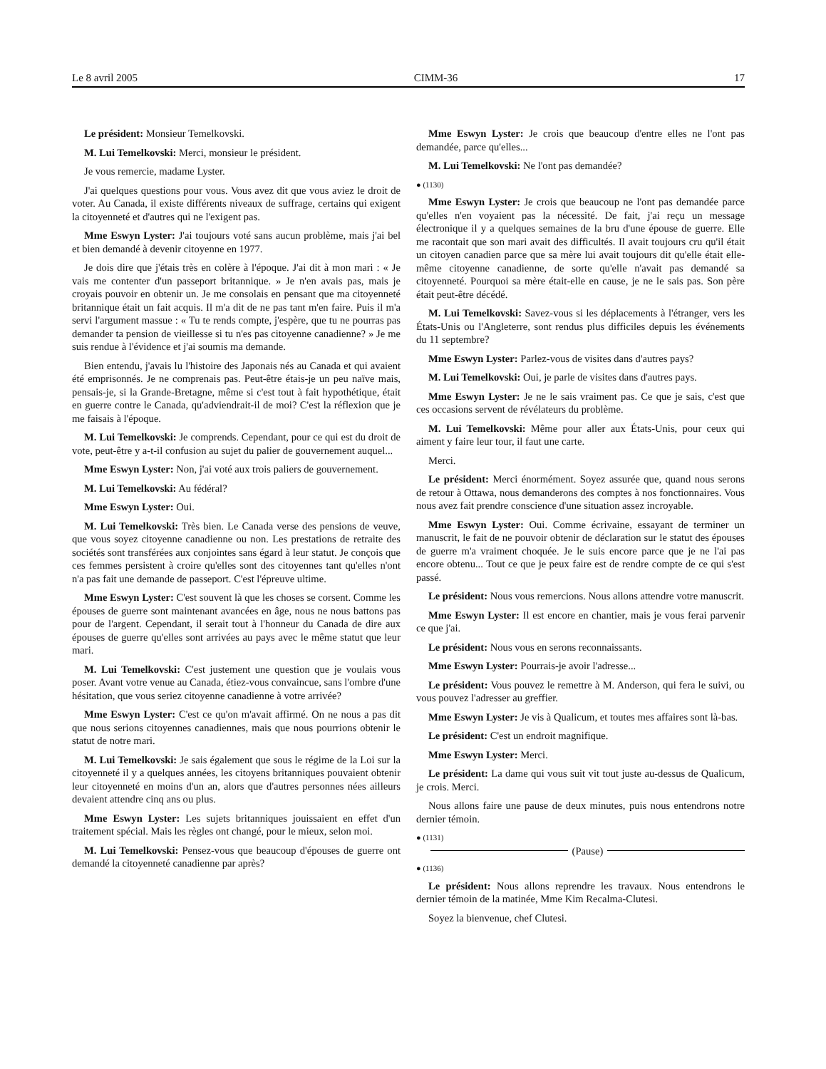Le 8 avril 2005 CIMM-36 17
Le président: Monsieur Temelkovski.
M. Lui Temelkovski: Merci, monsieur le président.
Je vous remercie, madame Lyster.
J'ai quelques questions pour vous. Vous avez dit que vous aviez le droit de voter. Au Canada, il existe différents niveaux de suffrage, certains qui exigent la citoyenneté et d'autres qui ne l'exigent pas.
Mme Eswyn Lyster: J'ai toujours voté sans aucun problème, mais j'ai bel et bien demandé à devenir citoyenne en 1977.
Je dois dire que j'étais très en colère à l'époque. J'ai dit à mon mari : « Je vais me contenter d'un passeport britannique. » Je n'en avais pas, mais je croyais pouvoir en obtenir un. Je me consolais en pensant que ma citoyenneté britannique était un fait acquis. Il m'a dit de ne pas tant m'en faire. Puis il m'a servi l'argument massue : « Tu te rends compte, j'espère, que tu ne pourras pas demander ta pension de vieillesse si tu n'es pas citoyenne canadienne? » Je me suis rendue à l'évidence et j'ai soumis ma demande.
Bien entendu, j'avais lu l'histoire des Japonais nés au Canada et qui avaient été emprisonnés. Je ne comprenais pas. Peut-être étais-je un peu naïve mais, pensais-je, si la Grande-Bretagne, même si c'est tout à fait hypothétique, était en guerre contre le Canada, qu'adviendrait-il de moi? C'est la réflexion que je me faisais à l'époque.
M. Lui Temelkovski: Je comprends. Cependant, pour ce qui est du droit de vote, peut-être y a-t-il confusion au sujet du palier de gouvernement auquel...
Mme Eswyn Lyster: Non, j'ai voté aux trois paliers de gouvernement.
M. Lui Temelkovski: Au fédéral?
Mme Eswyn Lyster: Oui.
M. Lui Temelkovski: Très bien. Le Canada verse des pensions de veuve, que vous soyez citoyenne canadienne ou non. Les prestations de retraite des sociétés sont transférées aux conjointes sans égard à leur statut. Je conçois que ces femmes persistent à croire qu'elles sont des citoyennes tant qu'elles n'ont n'a pas fait une demande de passeport. C'est l'épreuve ultime.
Mme Eswyn Lyster: C'est souvent là que les choses se corsent. Comme les épouses de guerre sont maintenant avancées en âge, nous ne nous battons pas pour de l'argent. Cependant, il serait tout à l'honneur du Canada de dire aux épouses de guerre qu'elles sont arrivées au pays avec le même statut que leur mari.
M. Lui Temelkovski: C'est justement une question que je voulais vous poser. Avant votre venue au Canada, étiez-vous convaincue, sans l'ombre d'une hésitation, que vous seriez citoyenne canadienne à votre arrivée?
Mme Eswyn Lyster: C'est ce qu'on m'avait affirmé. On ne nous a pas dit que nous serions citoyennes canadiennes, mais que nous pourrions obtenir le statut de notre mari.
M. Lui Temelkovski: Je sais également que sous le régime de la Loi sur la citoyenneté il y a quelques années, les citoyens britanniques pouvaient obtenir leur citoyenneté en moins d'un an, alors que d'autres personnes nées ailleurs devaient attendre cinq ans ou plus.
Mme Eswyn Lyster: Les sujets britanniques jouissaient en effet d'un traitement spécial. Mais les règles ont changé, pour le mieux, selon moi.
M. Lui Temelkovski: Pensez-vous que beaucoup d'épouses de guerre ont demandé la citoyenneté canadienne par après?
Mme Eswyn Lyster: Je crois que beaucoup d'entre elles ne l'ont pas demandée, parce qu'elles...
M. Lui Temelkovski: Ne l'ont pas demandée?
● (1130)
Mme Eswyn Lyster: Je crois que beaucoup ne l'ont pas demandée parce qu'elles n'en voyaient pas la nécessité. De fait, j'ai reçu un message électronique il y a quelques semaines de la bru d'une épouse de guerre. Elle me racontait que son mari avait des difficultés. Il avait toujours cru qu'il était un citoyen canadien parce que sa mère lui avait toujours dit qu'elle était elle-même citoyenne canadienne, de sorte qu'elle n'avait pas demandé sa citoyenneté. Pourquoi sa mère était-elle en cause, je ne le sais pas. Son père était peut-être décédé.
M. Lui Temelkovski: Savez-vous si les déplacements à l'étranger, vers les États-Unis ou l'Angleterre, sont rendus plus difficiles depuis les événements du 11 septembre?
Mme Eswyn Lyster: Parlez-vous de visites dans d'autres pays?
M. Lui Temelkovski: Oui, je parle de visites dans d'autres pays.
Mme Eswyn Lyster: Je ne le sais vraiment pas. Ce que je sais, c'est que ces occasions servent de révélateurs du problème.
M. Lui Temelkovski: Même pour aller aux États-Unis, pour ceux qui aiment y faire leur tour, il faut une carte.
Merci.
Le président: Merci énormément. Soyez assurée que, quand nous serons de retour à Ottawa, nous demanderons des comptes à nos fonctionnaires. Vous nous avez fait prendre conscience d'une situation assez incroyable.
Mme Eswyn Lyster: Oui. Comme écrivaine, essayant de terminer un manuscrit, le fait de ne pouvoir obtenir de déclaration sur le statut des épouses de guerre m'a vraiment choquée. Je le suis encore parce que je ne l'ai pas encore obtenu... Tout ce que je peux faire est de rendre compte de ce qui s'est passé.
Le président: Nous vous remercions. Nous allons attendre votre manuscrit.
Mme Eswyn Lyster: Il est encore en chantier, mais je vous ferai parvenir ce que j'ai.
Le président: Nous vous en serons reconnaissants.
Mme Eswyn Lyster: Pourrais-je avoir l'adresse...
Le président: Vous pouvez le remettre à M. Anderson, qui fera le suivi, ou vous pouvez l'adresser au greffier.
Mme Eswyn Lyster: Je vis à Qualicum, et toutes mes affaires sont là-bas.
Le président: C'est un endroit magnifique.
Mme Eswyn Lyster: Merci.
Le président: La dame qui vous suit vit tout juste au-dessus de Qualicum, je crois. Merci.
Nous allons faire une pause de deux minutes, puis nous entendrons notre dernier témoin.
● (1131)
(Pause)
● (1136)
Le président: Nous allons reprendre les travaux. Nous entendrons le dernier témoin de la matinée, Mme Kim Recalma-Clutesi.
Soyez la bienvenue, chef Clutesi.